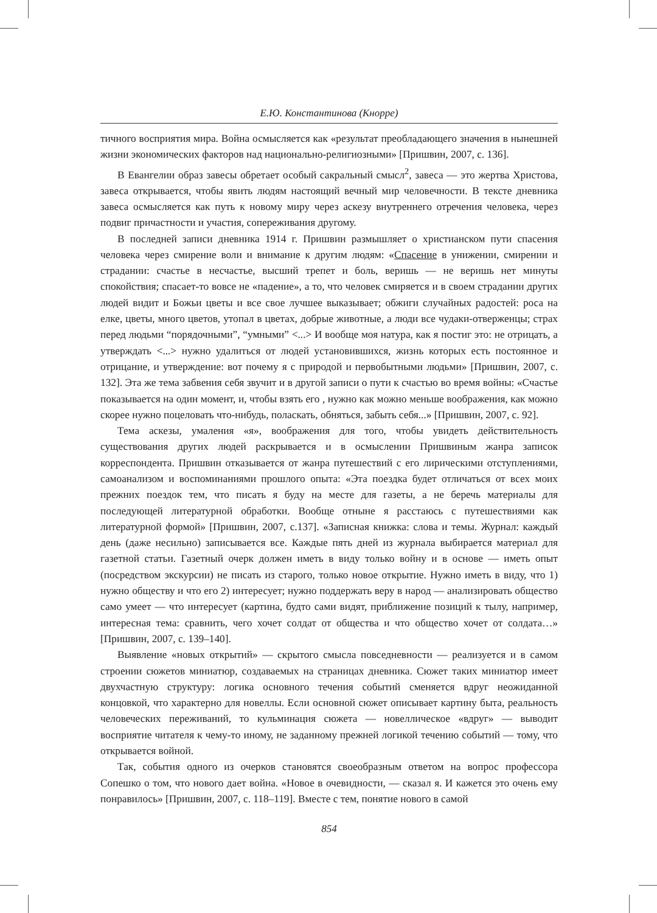Е.Ю. Константинова (Кнорре)
тичного восприятия мира. Война осмысляется как «результат преобладающего значения в нынешней жизни экономических факторов над национально-религиозными» [Пришвин, 2007, с. 136].
В Евангелии образ завесы обретает особый сакральный смысл<sup>2</sup>, завеса — это жертва Христова, завеса открывается, чтобы явить людям настоящий вечный мир человечности. В тексте дневника завеса осмысляется как путь к новому миру через аскезу внутреннего отречения человека, через подвиг причастности и участия, сопереживания другому.
В последней записи дневника 1914 г. Пришвин размышляет о христианском пути спасения человека через смирение воли и внимание к другим людям: «Спасение в унижении, смирении и страдании: счастье в несчастье, высший трепет и боль, веришь — не веришь нет минуты спокойствия; спасает-то вовсе не «падение», а то, что человек смиряется и в своем страдании других людей видит и Божьи цветы и все свое лучшее выказывает; обжиги случайных радостей: роса на елке, цветы, много цветов, утопал в цветах, добрые животные, а люди все чудаки-отверженцы; страх перед людьми “порядочными”, “умными” <...> И вообще моя натура, как я постиг это: не отрицать, а утверждать <...> нужно удалиться от людей установившихся, жизнь которых есть постоянное и отрицание, и утверждение: вот почему я с природой и первобытными людьми» [Пришвин, 2007, с. 132]. Эта же тема забвения себя звучит и в другой записи о пути к счастью во время войны: «Счастье показывается на один момент, и, чтобы взять его , нужно как можно меньше воображения, как можно скорее нужно поцеловать что-нибудь, поласкать, обняться, забыть себя...» [Пришвин, 2007, с. 92].
Тема аскезы, умаления «я», воображения для того, чтобы увидеть действительность существования других людей раскрывается и в осмыслении Пришвиным жанра записок корреспондента. Пришвин отказывается от жанра путешествий с его лирическими отступлениями, самоанализом и воспоминаниями прошлого опыта: «Эта поездка будет отличаться от всех моих прежних поездок тем, что писать я буду на месте для газеты, а не беречь материалы для последующей литературной обработки. Вообще отныне я расстаюсь с путешествиями как литературной формой» [Пришвин, 2007, с.137]. «Записная книжка: слова и темы. Журнал: каждый день (даже несильно) записывается все. Каждые пять дней из журнала выбирается материал для газетной статьи. Газетный очерк должен иметь в виду только войну и в основе — иметь опыт (посредством экскурсии) не писать из старого, только новое открытие. Нужно иметь в виду, что 1) нужно обществу и что его 2) интересует; нужно поддержать веру в народ — анализировать общество само умеет — что интересует (картина, будто сами видят, приближение позиций к тылу, например, интересная тема: сравнить, чего хочет солдат от общества и что общество хочет от солдата…» [Пришвин, 2007, с. 139–140].
Выявление «новых открытий» — скрытого смысла повседневности — реализуется и в самом строении сюжетов миниатюр, создаваемых на страницах дневника. Сюжет таких миниатюр имеет двухчастную структуру: логика основного течения событий сменяется вдруг неожиданной концовкой, что характерно для новеллы. Если основной сюжет описывает картину быта, реальность человеческих переживаний, то кульминация сюжета — новеллическое «вдруг» — выводит восприятие читателя к чему-то иному, не заданному прежней логикой течению событий — тому, что открывается войной.
Так, события одного из очерков становятся своеобразным ответом на вопрос профессора Сопешко о том, что нового дает война. «Новое в очевидности, — сказал я. И кажется это очень ему понравилось» [Пришвин, 2007, с. 118–119]. Вместе с тем, понятие нового в самой
854